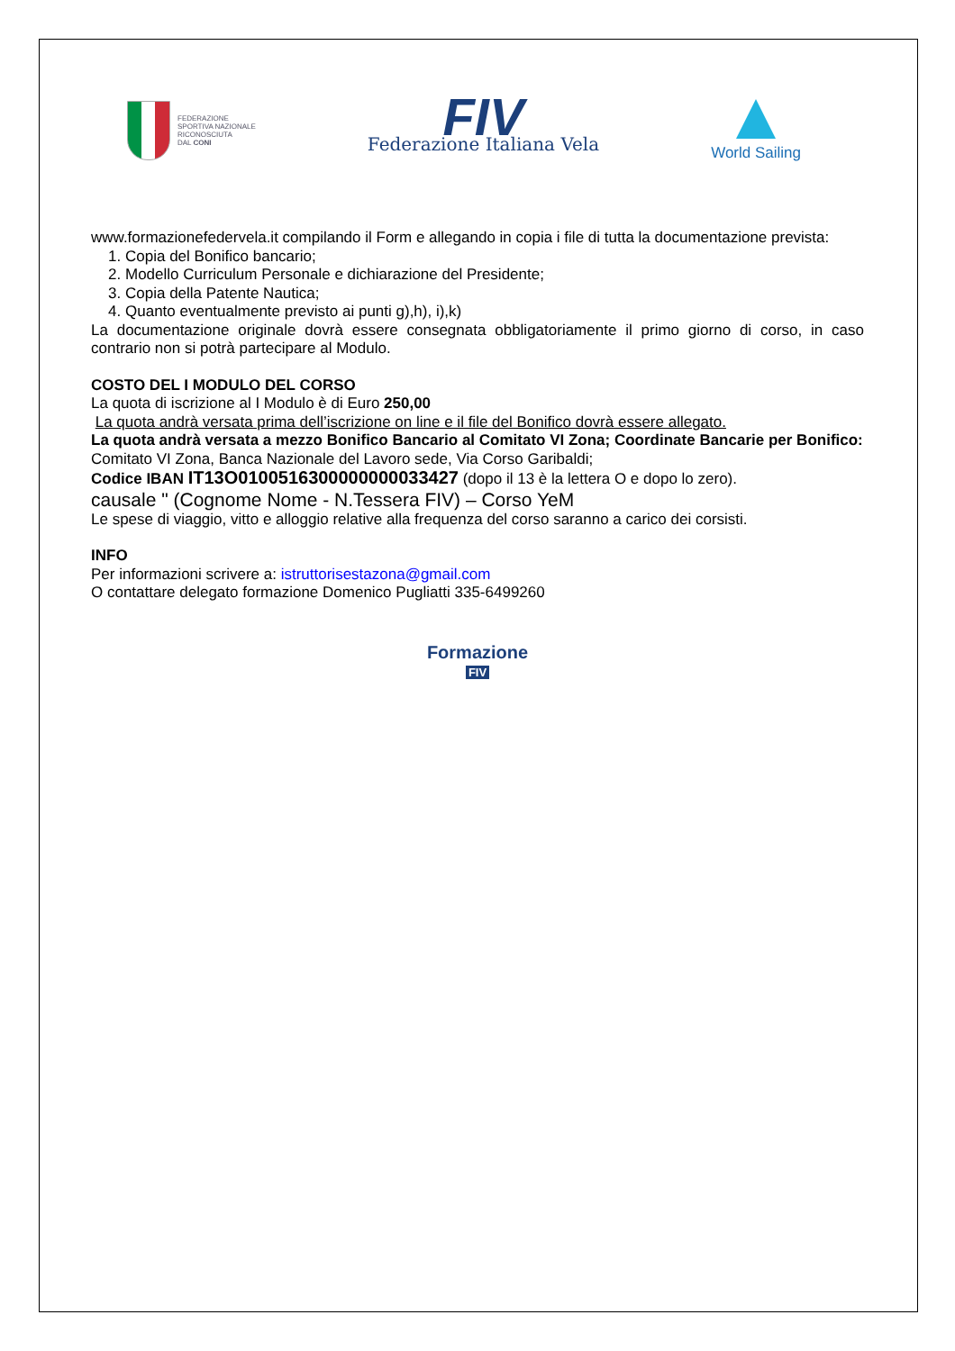FEDERAZIONE
SPORTIVA NAZIONALE
RICONOSCIUTA
DAL CONI
FIV
Federazione Italiana Vela
World Sailing
www.formazionefedervela.it compilando il Form e allegando in copia i file di tutta la documentazione prevista:
1. Copia del Bonifico bancario;
2. Modello Curriculum Personale e dichiarazione del Presidente;
3. Copia della Patente Nautica;
4. Quanto eventualmente previsto ai punti g),h), i),k)
La documentazione originale dovrà essere consegnata obbligatoriamente il primo giorno di corso, in caso contrario non si potrà partecipare al Modulo.
COSTO DEL I MODULO DEL CORSO
La quota di iscrizione al I Modulo è di Euro 250,00
La quota andrà versata prima dell’iscrizione on line e il file del Bonifico dovrà essere allegato.
La quota andrà versata a mezzo Bonifico Bancario al Comitato VI Zona; Coordinate Bancarie per Bonifico:
Comitato VI Zona, Banca Nazionale del Lavoro sede, Via Corso Garibaldi;
Codice IBAN IT13O0100516300000000033427 (dopo il 13 è la lettera O e dopo lo zero).
causale " (Cognome Nome - N.Tessera FIV) – Corso YeM
Le spese di viaggio, vitto e alloggio relative alla frequenza del corso saranno a carico dei corsisti.
INFO
Per informazioni scrivere a: istruttorisestazona@gmail.com
O contattare delegato formazione Domenico Pugliatti 335-6499260
Formazione
FIV